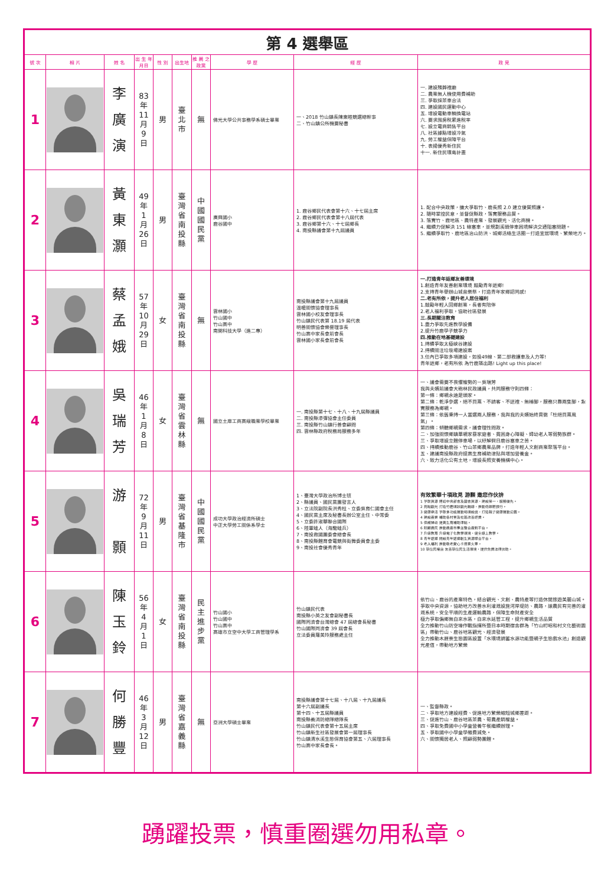| 第 4 選舉區 | | | | | | | | | |
| 號 次 | 相 片 | 姓 名 | 出 生 年月日 | 性 別 | 出生地 | 推 薦 之政黨 | 學 歷 | 經 歷 | 政 見 |
| 1 | | 李 廣 演 | 83 年 11 月 9 日 | 男 | 臺 北 市 | 無 | 佛光大學公共事務學系碩士畢業 | 一、2018 竹山鎮長陳東睦競選總幹事 二、竹山鎮公所機要秘書 | 一. 建設殯葬禮廳 二. 農業無人機使用費補助 三. 爭取採茶車合法 四. 建設國民運動中心 五. 增設電動車輛換電站 六. 要求囤房稅累進稅率 七. 設立電商銷售平台 八. 社區據點增設冷氣 九. 勞工權益保障平台 十. 表揚優秀新住民 十一. 新住民環島計畫 |
| 2 | | 黃 東 灝 | 49 年 1 月 26 日 | 男 | 臺 灣 省 南 投 縣 | 中 國 國 民 黨 | 廣興國小 鹿谷國中 | 1. 鹿谷鄉民代表會第十六、十七屆主席 2. 鹿谷鄉民代表會第十八屆代表 3. 鹿谷鄉第十六、十七屆鄉長 4. 南投縣議會第十九屆議員 | 1. 配合中央政策，擴大爭取竹、鹿長照 2.0 建立優質照護。 2. 隨時掌控民意，並督促縣政，落實服務品質。 3. 落實竹、鹿地區、農特產業、發展觀光、活化商機。 4. 繼續力促解決 151 線塞車，並規劃溪頭停車困境解決交通阻塞問題。 5. 繼續爭取竹、鹿地區治山防洪、城鄉活絡生活圈－打造宜居環境、繁榮地方。 |
| 3 | | 蔡 孟 娥 | 57 年 10 月 29 日 | 女 | 臺 灣 省 南 投 縣 | 無 | 雲林國小 竹山國中 竹山高中 南開科技大學（進二專） | 南投縣議會第十九屆議員 溫暖關懷協會理事長 雲林國小校友會理事長 竹山鎮民代表第 18.19 屆代表 明善關懷協會榮譽理事長 竹山高中家長會前會長 雲林國小家長會前會長 | 一.打造青年返鄉友善環境 1.創造青年友善創業環境 鼓勵青年返鄉! 2.支持青年舉辦山城音樂祭，打造青年家鄉認同感! 二.老有所依，提升老人居住福利 1.鼓勵年輕人回鄉創業，長者有陪伴 2.老人福利爭取，協助社區發展 三.長期關注教育 1.盡力爭取先進教學設備 2.提升竹鹿學子競爭力 四.推動在地基礎建設 1.持續爭取太極峽谷建設 2.持續關注垃圾場建設案 3.任內已爭取多項建設，如投49線、第二部救護車及人力等! 青年返鄉，老有所依 為竹鹿築出路! Light up this place! |
| 4 | | 吳 瑞 芳 | 46 年 1 月 8 日 | 女 | 臺 灣 省 雲 林 縣 | 無 | 國立土庫工商高級職業學校畢業 | 一. 南投縣第十七、十八、十九屆縣議員 二. 南投縣漆彈協會主任委員 三. 南投縣竹山鎮行善會顧問 四. 雲林縣政府稅務局服務多年 | 一、議會需要不畏懼權勢的－吳瑞芳 我與夫婿前議會大砲林民政議員，共同服務守則四條： 第一條：鄉親永遠是頭家。 第二條：乾淨參選，絕不買票、不請客、不送禮、無椿腳，服務只靠兩隻腳，紮實服務為鄉親。 第三條：依舊秉持一人當選兩人服務，我與我的夫婿始終貫徹「杜絕買票風氣」。 第四條：傾聽鄉親需求，議會理性問政。 二、加強關懷鄉鎮單親家暴家庭者、貧困身心障礙、婦幼老人等弱勢族群。 三、爭取增設立體停車場，以紓解假日鹿谷塞車之苦。 四、持續推動鹿谷、竹山茶鄉農業品牌，打造年輕人文創商業聚落平台。 五、建議南投縣政府提高生育補助津貼與增加營養金。 六、致力活化公有土地，增設長照安養機構中心。 |
| 5 | | 游 顥 | 72 年 9 月 11 日 | 男 | 臺 灣 省 基 隆 市 | 中 國 國 民 黨 | 成功大學政治經濟所碩士 中正大學勞工關係系學士 | 1、臺灣大學政治所博士班 2、縣議員、國民黨團發言人 3、立法院副院長洪秀柱、立委吳育仁國會主任 4、國民黨主席及秘書長辦公室主任、中常委 5、立委許淑華聯合國際 6、陸軍蛙人（海龍蛙兵） 7、南投救國團委會總會長 8、南投縣體育會電競與街舞委員會主委 9、南投社會優秀青年 | 有效繁華十項政見 游顥 邀您作伙拚 1 爭取資源 連結中央部會及國會資源，建設第一，服務優先。 2 亮點觀光 打造竹鹿環狀觀光輪線，推動低碳輕旅行。 3 健康樂活 爭取多功能運動場環設施，打造親子健康運動公園。 4 建設產業 補助各村里及社區改善經費。 5 保護婦幼 提高生育補助津貼。 6 照顧農民 推動農產市集並整合產銷平台。 7 升級教育 升級電子化教學環境，健全線上教學。 8 青年返鄉 開設青年返鄉創生資源媒合平台。 9 老人福利 推動敬老愛心卡搭乘火車。 10 新住民權益 友善新住民生活環境，提供免費法律扶助。 |
| 6 | | 陳 玉 鈴 | 56 年 4 月 1 日 | 女 | 臺 灣 省 南 投 縣 | 民 主 進 步 黨 | 竹山國小 竹山國中 竹山高中 高雄市立空中大學工商管理學系 | 竹山鎮民代表 南投縣小英之友會副秘書長 國際同濟會台灣總會 47 屆總會長秘書 竹山國際同濟會 39 屆會長 立法委員羅美玲服務處主任 | 依竹山、鹿谷的產業特色，結合觀光、文創、農特產等打造休閒旅遊美麗山城。 爭取中央資源，協助地方改善水利灌溉設施河岸堤防、農路，讓農民有完善的灌溉系統，安全平順的生產運輸農路，保障生命財產安全 極力爭取偏鄉無自來水區，自來水延管工程，提升鄉親生活品質 全力推動竹山防空壕作戰指揮所暨日本時期宿舍群為「竹山町昭和村文化藝術園區」帶動竹山、鹿谷地區觀光、經濟發展 全力推動木屐寮生態園區設置「水環境調蓄水源功能暨親子生態戲水池」創造觀光產值，帶動地方繁榮 |
| 7 | | 何 勝 豐 | 46 年 3 月 12 日 | 男 | 臺 灣 省 嘉 義 縣 | 無 | 亞洲大學碩士畢業 | 南投縣議會第十七屆、十八屆、十九屆議長 第十六屆副議長 第十四、十五屆縣議員 南投縣義消防總隊總隊長 竹山鎮民代表會第十五屆主席 竹山鎮新生社區發展會第一屆理事長 竹山鎮清水溪生態保育協會第五、六屆理事長 竹山高中家長會長。 | 一、監督縣政。 二、爭取地方建設經費、促進地方繁榮縮短城鄉差距。 三、促進竹山、鹿谷地區茶農、筍農產銷權益。 四、爭取免費國中小學童營養午餐繼續辦理。 五、爭取國中小學童學雜費減免。 六、關懷獨居老人、照顧弱勢團體。 |
踴躍投票，慎重圈選勿用私章。